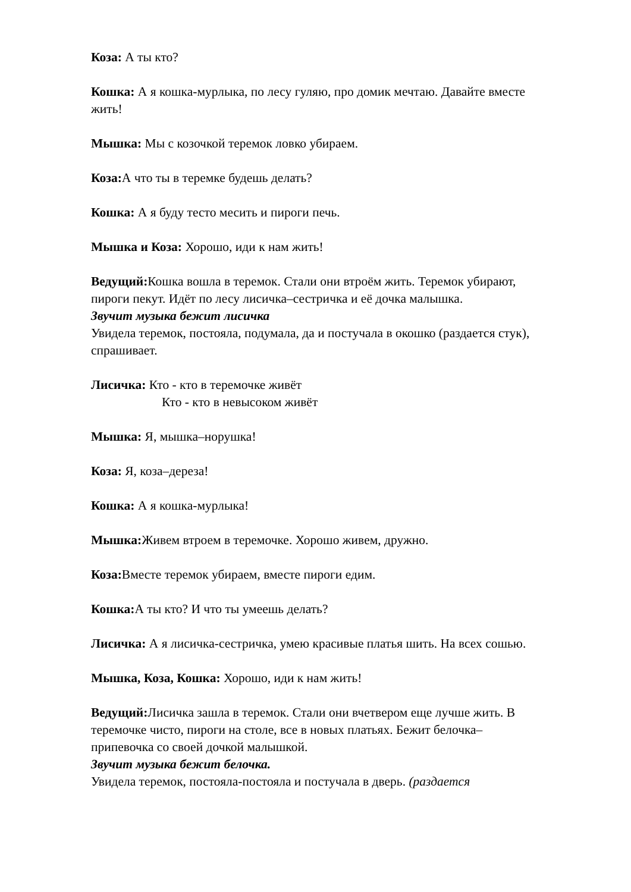Коза: А ты кто?
Кошка: А я кошка-мурлыка, по лесу гуляю, про домик мечтаю. Давайте вместе жить!
Мышка: Мы с козочкой теремок ловко убираем.
Коза: А что ты в теремке будешь делать?
Кошка: А я буду тесто месить и пироги печь.
Мышка и Коза: Хорошо, иди к нам жить!
Ведущий: Кошка вошла в теремок. Стали они втроём жить. Теремок убирают, пироги пекут. Идёт по лесу лисичка–сестричка и её дочка малышка.
Звучит музыка бежит лисичка
Увидела теремок, постояла, подумала, да и постучала в окошко (раздается стук), спрашивает.
Лисичка: Кто - кто в теремочке живёт
Кто - кто в невысоком живёт
Мышка: Я, мышка–норушка!
Коза: Я, коза–дереза!
Кошка: А я кошка-мурлыка!
Мышка: Живем втроем в теремочке. Хорошо живем, дружно.
Коза: Вместе теремок убираем, вместе пироги едим.
Кошка: А ты кто? И что ты умеешь делать?
Лисичка: А я лисичка-сестричка, умею красивые платья шить. На всех сошью.
Мышка, Коза, Кошка: Хорошо, иди к нам жить!
Ведущий: Лисичка зашла в теремок. Стали они вчетвером еще лучше жить. В теремочке чисто, пироги на столе, все в новых платьях. Бежит белочка–припевочка со своей дочкой малышкой.
Звучит музыка бежит белочка.
Увидела теремок, постояла-постояла и постучала в дверь. (раздается